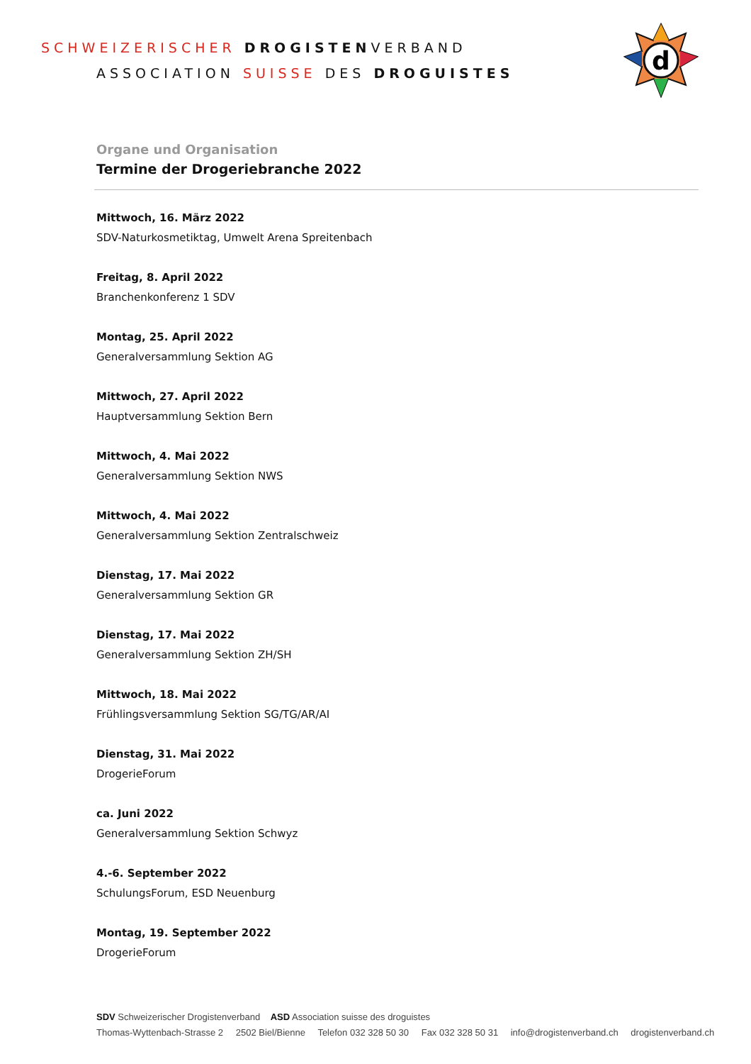SCHWEIZERISCHER DROGISTEN VERBAND
ASSOCIATION SUISSE DES DROGUISTES
d
Organe und Organisation
Termine der Drogeriebranche 2022
Mittwoch, 16. März 2022
SDV-Naturkosmetiktag, Umwelt Arena Spreitenbach
Freitag, 8. April 2022
Branchenkonferenz 1 SDV
Montag, 25. April 2022
Generalversammlung Sektion AG
Mittwoch, 27. April 2022
Hauptversammlung Sektion Bern
Mittwoch, 4. Mai 2022
Generalversammlung Sektion NWS
Mittwoch, 4. Mai 2022
Generalversammlung Sektion Zentralschweiz
Dienstag, 17. Mai 2022
Generalversammlung Sektion GR
Dienstag, 17. Mai 2022
Generalversammlung Sektion ZH/SH
Mittwoch, 18. Mai 2022
Frühlingsversammlung Sektion SG/TG/AR/AI
Dienstag, 31. Mai 2022
DrogerieForum
ca. Juni 2022
Generalversammlung Sektion Schwyz
4.-6. September 2022
SchulungsForum, ESD Neuenburg
Montag, 19. September 2022
DrogerieForum
SDV Schweizerischer Drogistenverband ASD Association suisse des droguistes
Thomas-Wyttenbach-Strasse 2 2502 Biel/Bienne Telefon 032 328 50 30 Fax 032 328 50 31 info@drogistenverband.ch drogistenverband.ch